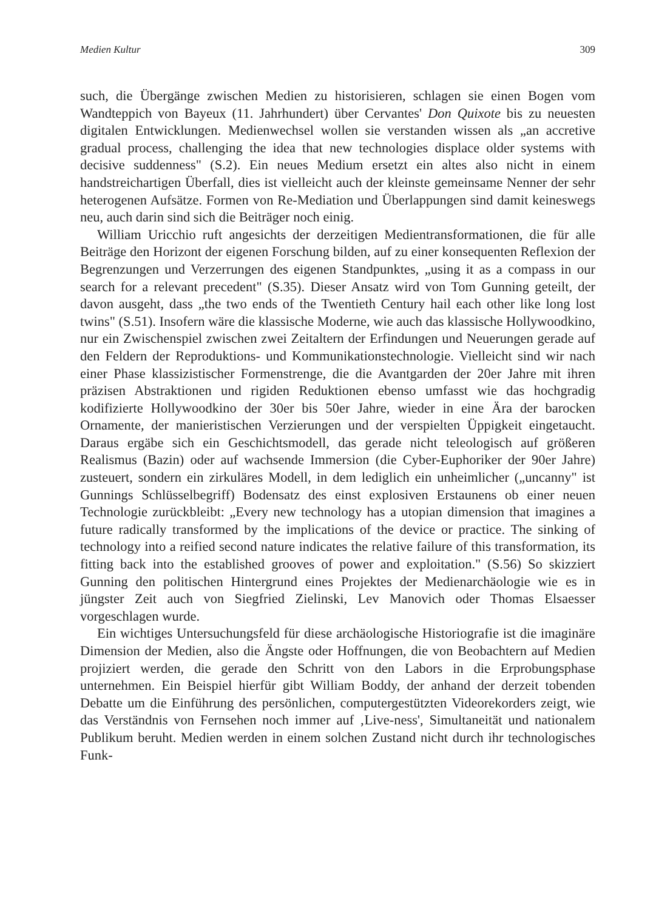Medien Kultur 309
such, die Übergänge zwischen Medien zu historisieren, schlagen sie einen Bogen vom Wandteppich von Bayeux (11. Jahrhundert) über Cervantes' Don Quixote bis zu neuesten digitalen Entwicklungen. Medienwechsel wollen sie verstanden wissen als „an accretive gradual process, challenging the idea that new technologies displace older systems with decisive suddenness" (S.2). Ein neues Medium ersetzt ein altes also nicht in einem handstreichartigen Überfall, dies ist vielleicht auch der kleinste gemeinsame Nenner der sehr heterogenen Aufsätze. Formen von Re-Mediation und Überlappungen sind damit keineswegs neu, auch darin sind sich die Beiträger noch einig.
William Uricchio ruft angesichts der derzeitigen Medientransformationen, die für alle Beiträge den Horizont der eigenen Forschung bilden, auf zu einer konsequenten Reflexion der Begrenzungen und Verzerrungen des eigenen Standpunktes, „using it as a compass in our search for a relevant precedent" (S.35). Dieser Ansatz wird von Tom Gunning geteilt, der davon ausgeht, dass „the two ends of the Twentieth Century hail each other like long lost twins" (S.51). Insofern wäre die klassische Moderne, wie auch das klassische Hollywoodkino, nur ein Zwischenspiel zwischen zwei Zeitaltern der Erfindungen und Neuerungen gerade auf den Feldern der Reproduktions- und Kommunikationstechnologie. Vielleicht sind wir nach einer Phase klassizistischer Formenstrenge, die die Avantgarden der 20er Jahre mit ihren präzisen Abstraktionen und rigiden Reduktionen ebenso umfasst wie das hochgradig kodifizierte Hollywoodkino der 30er bis 50er Jahre, wieder in eine Ära der barocken Ornamente, der manieristischen Verzierungen und der verspielten Üppigkeit eingetaucht. Daraus ergäbe sich ein Geschichtsmodell, das gerade nicht teleologisch auf größeren Realismus (Bazin) oder auf wachsende Immersion (die Cyber-Euphoriker der 90er Jahre) zusteuert, sondern ein zirkuläres Modell, in dem lediglich ein unheimlicher („uncanny" ist Gunnings Schlüsselbegriff) Bodensatz des einst explosiven Erstaunens ob einer neuen Technologie zurückbleibt: „Every new technology has a utopian dimension that imagines a future radically transformed by the implications of the device or practice. The sinking of technology into a reified second nature indicates the relative failure of this transformation, its fitting back into the established grooves of power and exploitation." (S.56) So skizziert Gunning den politischen Hintergrund eines Projektes der Medienarchäologie wie es in jüngster Zeit auch von Siegfried Zielinski, Lev Manovich oder Thomas Elsaesser vorgeschlagen wurde.
Ein wichtiges Untersuchungsfeld für diese archäologische Historiografie ist die imaginäre Dimension der Medien, also die Ängste oder Hoffnungen, die von Beobachtern auf Medien projiziert werden, die gerade den Schritt von den Labors in die Erprobungsphase unternehmen. Ein Beispiel hierfür gibt William Boddy, der anhand der derzeit tobenden Debatte um die Einführung des persönlichen, computergestützten Videorekorders zeigt, wie das Verständnis von Fernsehen noch immer auf ‚Live-ness', Simultaneität und nationalem Publikum beruht. Medien werden in einem solchen Zustand nicht durch ihr technologisches Funk-